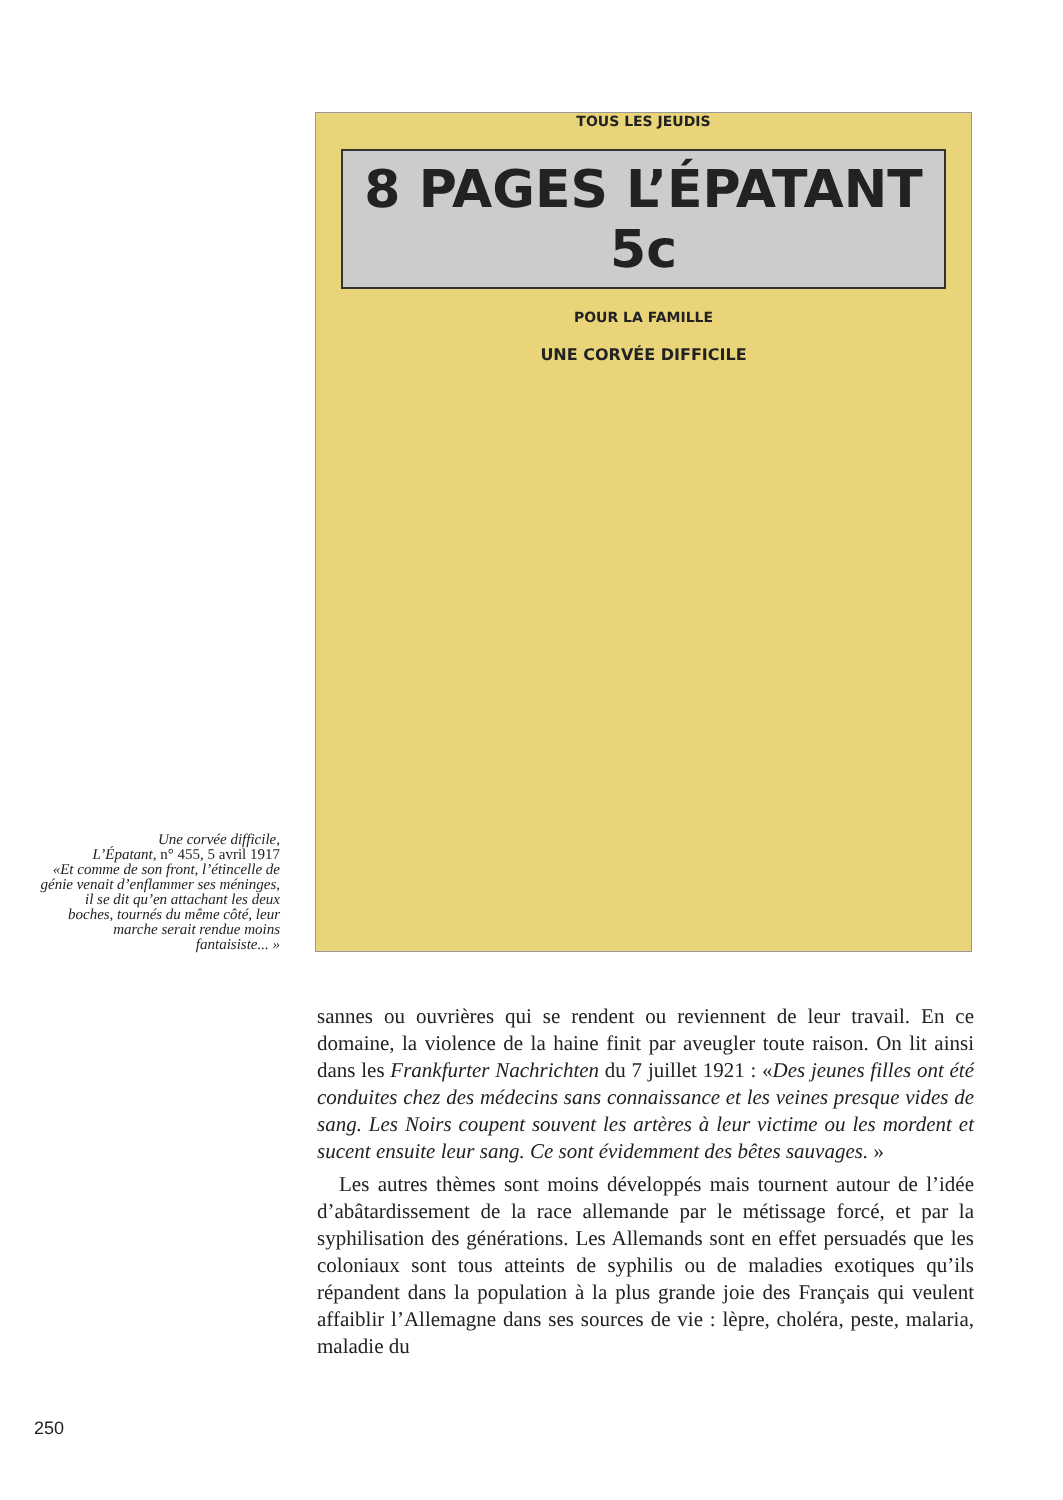Une corvée difficile,
L’Épatant, n° 455, 5 avril 1917
«Et comme de son front, l’étincelle de génie venait d’enflammer ses méninges, il se dit qu’en attachant les deux boches, tournés du même côté, leur marche serait rendue moins fantaisiste... »
TOUS LES JEUDIS
8 PAGES L’ÉPATANT 5c
POUR LA FAMILLE
UNE CORVÉE DIFFICILE
sannes ou ouvrières qui se rendent ou reviennent de leur travail. En ce domaine, la violence de la haine finit par aveugler toute raison. On lit ainsi dans les Frankfurter Nachrichten du 7 juillet 1921 : «Des jeunes filles ont été conduites chez des médecins sans connaissance et les veines presque vides de sang. Les Noirs coupent souvent les artères à leur victime ou les mordent et sucent ensuite leur sang. Ce sont évidemment des bêtes sauvages. »
Les autres thèmes sont moins développés mais tournent autour de l’idée d’abâtardissement de la race allemande par le métissage forcé, et par la syphilisation des générations. Les Allemands sont en effet persuadés que les coloniaux sont tous atteints de syphilis ou de maladies exotiques qu’ils répandent dans la population à la plus grande joie des Français qui veulent affaiblir l’Allemagne dans ses sources de vie : lèpre, choléra, peste, malaria, maladie du
250